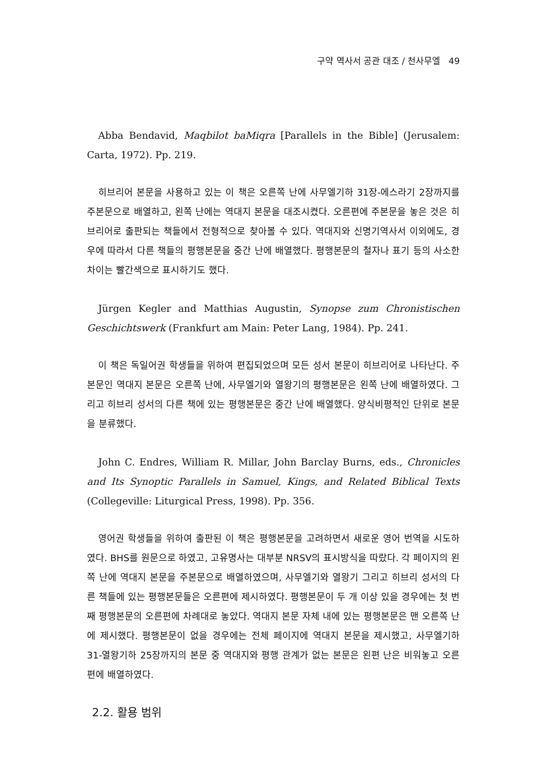구약 역사서 공관 대조 / 천사무엘 49
Abba Bendavid, Maqbilot baMiqra [Parallels in the Bible] (Jerusalem: Carta, 1972). Pp. 219.
히브리어 본문을 사용하고 있는 이 책은 오른쪽 난에 사무엘기하 31장-에스라기 2장까지를 주본문으로 배열하고, 왼쪽 난에는 역대지 본문을 대조시켰다. 오른편에 주본문을 놓은 것은 히브리어로 출판되는 책들에서 전형적으로 찾아볼 수 있다. 역대지와 신명기역사서 이외에도, 경우에 따라서 다른 책들의 평행본문을 중간 난에 배열했다. 평행본문의 철자나 표기 등의 사소한 차이는 빨간색으로 표시하기도 했다.
Jürgen Kegler and Matthias Augustin, Synopse zum Chronistischen Geschichtswerk (Frankfurt am Main: Peter Lang, 1984). Pp. 241.
이 책은 독일어권 학생들을 위하여 편집되었으며 모든 성서 본문이 히브리어로 나타난다. 주본문인 역대지 본문은 오른쪽 난에, 사무엘기와 열왕기의 평행본문은 왼쪽 난에 배열하였다. 그리고 히브리 성서의 다른 책에 있는 평행본문은 중간 난에 배열했다. 양식비평적인 단위로 본문을 분류했다.
John C. Endres, William R. Millar, John Barclay Burns, eds., Chronicles and Its Synoptic Parallels in Samuel, Kings, and Related Biblical Texts (Collegeville: Liturgical Press, 1998). Pp. 356.
영어권 학생들을 위하여 출판된 이 책은 평행본문을 고려하면서 새로운 영어 번역을 시도하였다. BHS를 원문으로 하였고, 고유명사는 대부분 NRSV의 표시방식을 따랐다. 각 페이지의 왼쪽 난에 역대지 본문을 주본문으로 배열하였으며, 사무엘기와 열왕기 그리고 히브리 성서의 다른 책들에 있는 평행본문들은 오른편에 제시하였다. 평행본문이 두 개 이상 있을 경우에는 첫 번째 평행본문의 오른편에 차례대로 놓았다. 역대지 본문 자체 내에 있는 평행본문은 맨 오른쪽 난에 제시했다. 평행본문이 없을 경우에는 전체 페이지에 역대지 본문을 제시했고, 사무엘기하 31-열왕기하 25장까지의 본문 중 역대지와 평행 관계가 없는 본문은 왼편 난은 비워놓고 오른편에 배열하였다.
2.2. 활용 범위